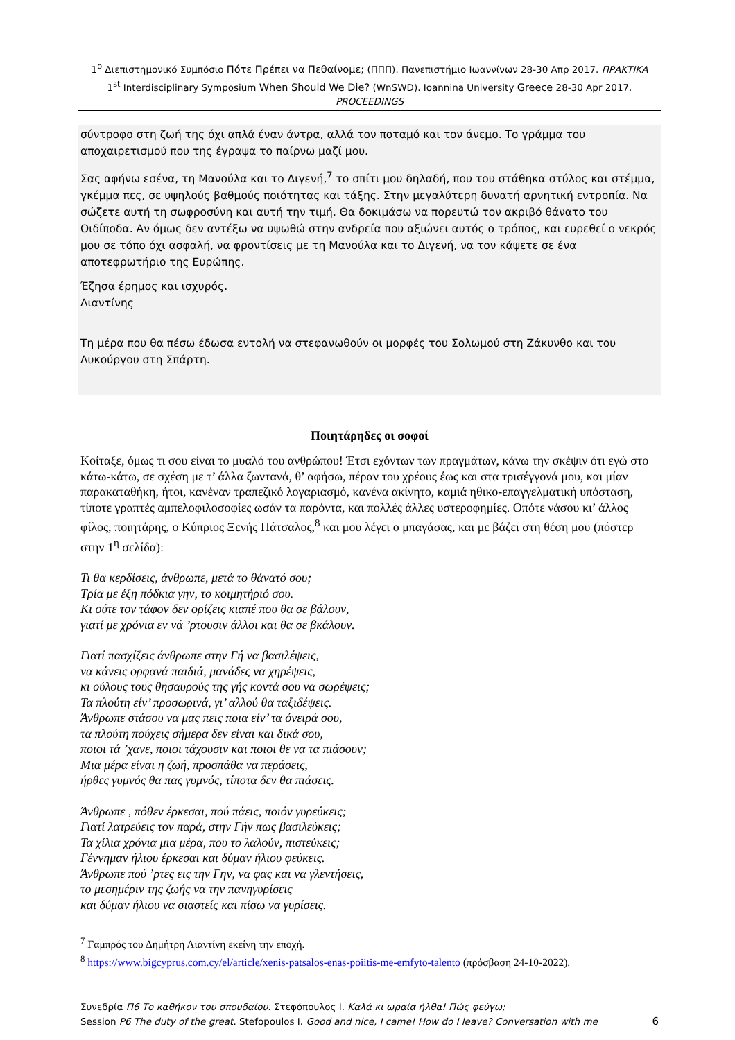1<sup>ο</sup> Διεπιστημονικό Συμπόσιο Πότε Πρέπει να Πεθαίνομε; (ΠΠΠ). Πανεπιστήμιο Ιωαννίνων 28-30 Απρ 2017. ΠΡΑΚΤΙΚΑ
1<sup>st</sup> Interdisciplinary Symposium When Should We Die? (WnSWD). Ioannina University Greece 28-30 Apr 2017. PROCEEDINGS
σύντροφο στη ζωή της όχι απλά έναν άντρα, αλλά τον ποταμό και τον άνεμο. Το γράμμα του αποχαιρετισμού που της έγραψα το παίρνω μαζί μου.
Σας αφήνω εσένα, τη Μανούλα και το Διγενή,<sup>7</sup> το σπίτι μου δηλαδή, που του στάθηκα στύλος και στέμμα, γκέμμα πες, σε υψηλούς βαθμούς ποιότητας και τάξης. Στην μεγαλύτερη δυνατή αρνητική εντροπία. Να σώζετε αυτή τη σωφροσύνη και αυτή την τιμή. Θα δοκιμάσω να πορευτώ τον ακριβό θάνατο του Οιδίποδα. Αν όμως δεν αντέξω να υψωθώ στην ανδρεία που αξιώνει αυτός ο τρόπος, και ευρεθεί ο νεκρός μου σε τόπο όχι ασφαλή, να φροντίσεις με τη Μανούλα και το Διγενή, να τον κάψετε σε ένα αποτεφρωτήριο της Ευρώπης.
Έζησα έρημος και ισχυρός.
Λιαντίνης
Τη μέρα που θα πέσω έδωσα εντολή να στεφανωθούν οι μορφές του Σολωμού στη Ζάκυνθο και του Λυκούργου στη Σπάρτη.
Ποιητάρηδες οι σοφοί
Κοίταξε, όμως τι σου είναι το μυαλό του ανθρώπου! Έτσι εχόντων των πραγμάτων, κάνω την σκέψιν ότι εγώ στο κάτω-κάτω, σε σχέση με τ’ άλλα ζωντανά, θ’ αφήσω, πέραν του χρέους έως και στα τρισέγγονά μου, και μίαν παρακαταθήκη, ήτοι, κανέναν τραπεζικό λογαριασμό, κανένα ακίνητο, καμιά ηθικο-επαγγελματική υπόσταση, τίποτε γραπτές αμπελοφιλοσοφίες ωσάν τα παρόντα, και πολλές άλλες υστεροφημίες. Οπότε νάσου κι’ άλλος φίλος, ποιητάρης, ο Κύπριος Ξενής Πάτσαλος,<sup>8</sup> και μου λέγει ο μπαγάσας, και με βάζει στη θέση μου (πόστερ στην 1<sup>η</sup> σελίδα):
Τι θα κερδίσεις, άνθρωπε, μετά το θάνατό σου;
Τρία με έξη πόδκια γην, το κοιμητήριό σου.
Κι ούτε τον τάφον δεν ορίζεις κιαπέ που θα σε βάλουν,
γιατί με χρόνια εν νά ’ρτουσιν άλλοι και θα σε βκάλουν.
Γιατί πασχίζεις άνθρωπε στην Γή να βασιλέψεις,
να κάνεις ορφανά παιδιά, μανάδες να χηρέψεις,
κι ούλους τους θησαυρούς της γής κοντά σου να σωρέψεις;
Τα πλούτη είν’ προσωρινά, γι’ αλλού θα ταξιδέψεις.
Άνθρωπε στάσου να μας πεις ποια είν’ τα όνειρά σου,
τα πλούτη πούχεις σήμερα δεν είναι και δικά σου,
ποιοι τά ’χανε, ποιοι τάχουσιν και ποιοι θε να τα πιάσουν;
Μια μέρα είναι η ζωή, προσπάθα να περάσεις,
ήρθες γυμνός θα πας γυμνός, τίποτα δεν θα πιάσεις.
Άνθρωπε , πόθεν έρκεσαι, πού πάεις, ποιόν γυρεύκεις;
Γιατί λατρεύεις τον παρά, στην Γήν πως βασιλεύκεις;
Τα χίλια χρόνια μια μέρα, που το λαλούν, πιστεύκεις;
Γέννημαν ήλιου έρκεσαι και δύμαν ήλιου φεύκεις.
Άνθρωπε πού ’ρτες εις την Γην, να φας και να γλεντήσεις,
το μεσημέριν της ζωής να την πανηγυρίσεις
και δύμαν ήλιου να σιαστείς και πίσω να γυρίσεις.
<sup>7</sup> Γαμπρός του Δημήτρη Λιαντίνη εκείνη την εποχή.
<sup>8</sup> https://www.bigcyprus.com.cy/el/article/xenis-patsalos-enas-poiitis-me-emfyto-talento (πρόσβαση 24-10-2022).
Συνεδρία Π6 Το καθήκον του σπουδαίου. Στεφόπουλος Ι. Καλά κι ωραία ήλθα! Πώς φεύγω;
Session P6 The duty of the great. Stefopoulos I. Good and nice, I came! How do I leave? Conversation with me
6